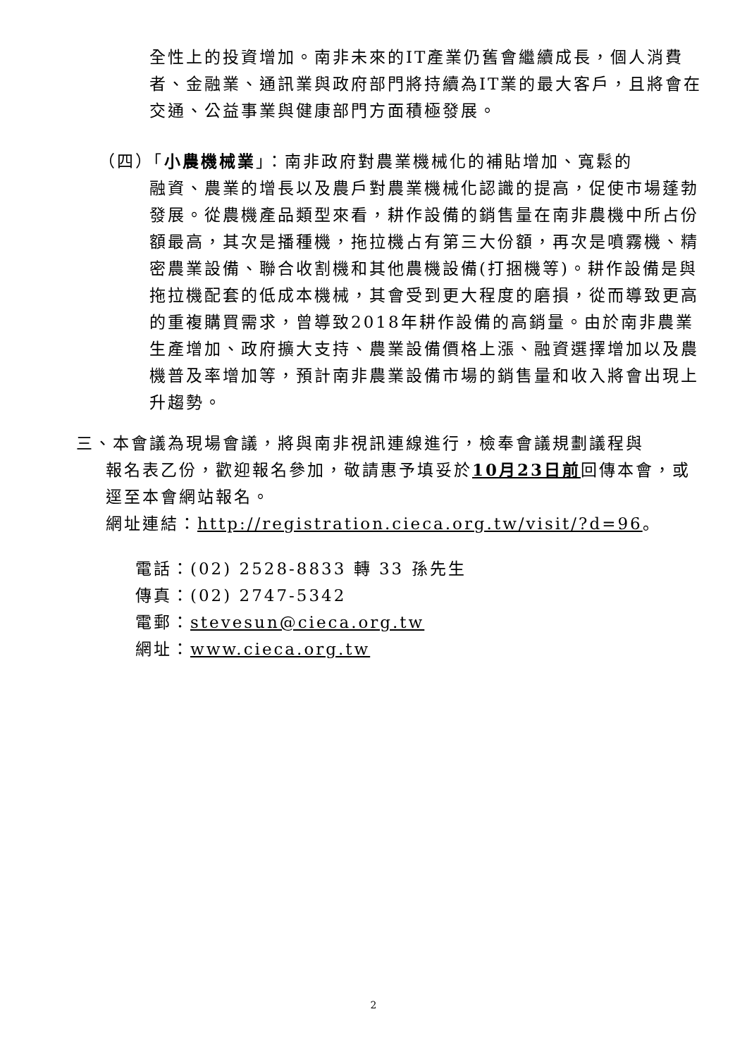全性上的投資增加。南非未來的IT產業仍舊會繼續成長，個人消費者、金融業、通訊業與政府部門將持續為IT業的最大客戶，且將會在交通、公益事業與健康部門方面積極發展。
（四）「小農機械業」：南非政府對農業機械化的補貼增加、寬鬆的
融資、農業的增長以及農戶對農業機械化認識的提高，促使市場蓬勃發展。從農機產品類型來看，耕作設備的銷售量在南非農機中所占份額最高，其次是播種機，拖拉機占有第三大份額，再次是噴霧機、精密農業設備、聯合收割機和其他農機設備(打捆機等)。耕作設備是與拖拉機配套的低成本機械，其會受到更大程度的磨損，從而導致更高的重複購買需求，曾導致2018年耕作設備的高銷量。由於南非農業生產增加、政府擴大支持、農業設備價格上漲、融資選擇增加以及農機普及率增加等，預計南非農業設備市場的銷售量和收入將會出現上升趨勢。
三、本會議為現場會議，將與南非視訊連線進行，檢奉會議規劃議程與
報名表乙份，歡迎報名參加，敬請惠予填妥於10月23日前回傳本會，或逕至本會網站報名。
網址連結：http://registration.cieca.org.tw/visit/?d=96。
電話：(02) 2528-8833 轉 33 孫先生
傳真：(02) 2747-5342
電郵：stevesun@cieca.org.tw
網址：www.cieca.org.tw
2